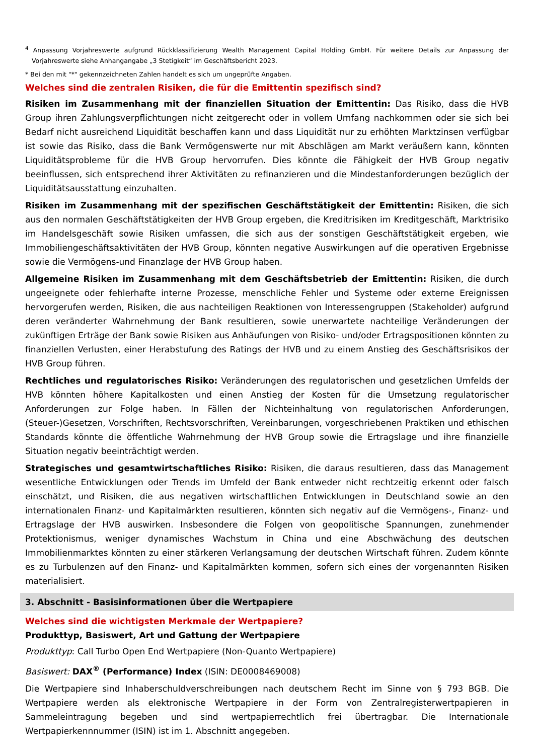<sup>4</sup> Anpassung Vorjahreswerte aufgrund Rückklassifizierung Wealth Management Capital Holding GmbH. Für weitere Details zur Anpassung der Vorjahreswerte siehe Anhangangabe „3 Stetigkeit“ im Geschäftsbericht 2023.
* Bei den mit "*" gekennzeichneten Zahlen handelt es sich um ungeprüfte Angaben.
Welches sind die zentralen Risiken, die für die Emittentin spezifisch sind?
Risiken im Zusammenhang mit der finanziellen Situation der Emittentin: Das Risiko, dass die HVB Group ihren Zahlungsverpflichtungen nicht zeitgerecht oder in vollem Umfang nachkommen oder sie sich bei Bedarf nicht ausreichend Liquidität beschaffen kann und dass Liquidität nur zu erhöhten Marktzinsen verfügbar ist sowie das Risiko, dass die Bank Vermögenswerte nur mit Abschlägen am Markt veräußern kann, könnten Liquiditätsprobleme für die HVB Group hervorrufen. Dies könnte die Fähigkeit der HVB Group negativ beeinflussen, sich entsprechend ihrer Aktivitäten zu refinanzieren und die Mindestanforderungen bezüglich der Liquiditätsausstattung einzuhalten.
Risiken im Zusammenhang mit der spezifischen Geschäftstätigkeit der Emittentin: Risiken, die sich aus den normalen Geschäftstätigkeiten der HVB Group ergeben, die Kreditrisiken im Kreditgeschäft, Marktrisiko im Handelsgeschäft sowie Risiken umfassen, die sich aus der sonstigen Geschäftstätigkeit ergeben, wie Immobiliengeschäftsaktivitäten der HVB Group, könnten negative Auswirkungen auf die operativen Ergebnisse sowie die Vermögens-und Finanzlage der HVB Group haben.
Allgemeine Risiken im Zusammenhang mit dem Geschäftsbetrieb der Emittentin: Risiken, die durch ungeeignete oder fehlerhafte interne Prozesse, menschliche Fehler und Systeme oder externe Ereignissen hervorgerufen werden, Risiken, die aus nachteiligen Reaktionen von Interessengruppen (Stakeholder) aufgrund deren veränderter Wahrnehmung der Bank resultieren, sowie unerwartete nachteilige Veränderungen der zukünftigen Erträge der Bank sowie Risiken aus Anhäufungen von Risiko- und/oder Ertragspositionen könnten zu finanziellen Verlusten, einer Herabstufung des Ratings der HVB und zu einem Anstieg des Geschäftsrisikos der HVB Group führen.
Rechtliches und regulatorisches Risiko: Veränderungen des regulatorischen und gesetzlichen Umfelds der HVB könnten höhere Kapitalkosten und einen Anstieg der Kosten für die Umsetzung regulatorischer Anforderungen zur Folge haben. In Fällen der Nichteinhaltung von regulatorischen Anforderungen, (Steuer-)Gesetzen, Vorschriften, Rechtsvorschriften, Vereinbarungen, vorgeschriebenen Praktiken und ethischen Standards könnte die öffentliche Wahrnehmung der HVB Group sowie die Ertragslage und ihre finanzielle Situation negativ beeinträchtigt werden.
Strategisches und gesamtwirtschaftliches Risiko: Risiken, die daraus resultieren, dass das Management wesentliche Entwicklungen oder Trends im Umfeld der Bank entweder nicht rechtzeitig erkennt oder falsch einschätzt, und Risiken, die aus negativen wirtschaftlichen Entwicklungen in Deutschland sowie an den internationalen Finanz- und Kapitalmärkten resultieren, könnten sich negativ auf die Vermögens-, Finanz- und Ertragslage der HVB auswirken. Insbesondere die Folgen von geopolitische Spannungen, zunehmender Protektionismus, weniger dynamisches Wachstum in China und eine Abschwächung des deutschen Immobilienmarktes könnten zu einer stärkeren Verlangsamung der deutschen Wirtschaft führen. Zudem könnte es zu Turbulenzen auf den Finanz- und Kapitalmärkten kommen, sofern sich eines der vorgenannten Risiken materialisiert.
3. Abschnitt - Basisinformationen über die Wertpapiere
Welches sind die wichtigsten Merkmale der Wertpapiere?
Produkttyp, Basiswert, Art und Gattung der Wertpapiere
Produkttyp: Call Turbo Open End Wertpapiere (Non-Quanto Wertpapiere)
Basiswert: DAX<sup>®</sup> (Performance) Index (ISIN: DE0008469008)
Die Wertpapiere sind Inhaberschuldverschreibungen nach deutschem Recht im Sinne von § 793 BGB. Die Wertpapiere werden als elektronische Wertpapiere in der Form von Zentralregisterwertpapieren in Sammeleintragung begeben und sind wertpapierrechtlich frei übertragbar. Die Internationale Wertpapierkennnummer (ISIN) ist im 1. Abschnitt angegeben.